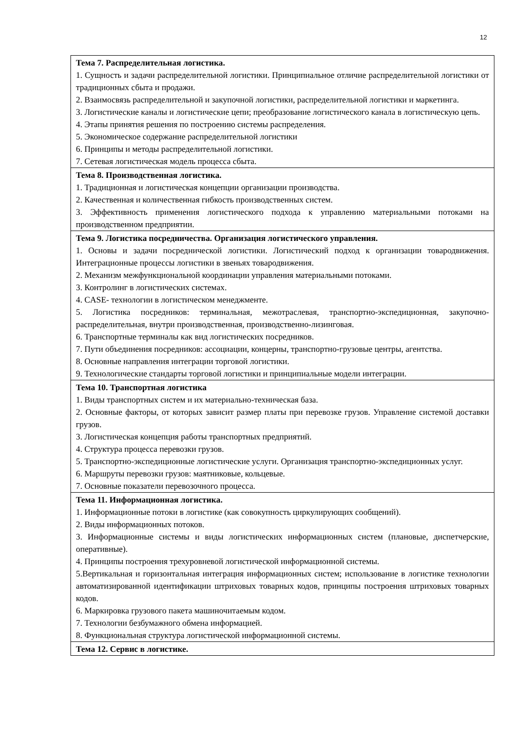12
| Тема 7. Распределительная логистика. 1. Сущность и задачи распределительной логистики. Принципиальное отличие распределительной логистики от традиционных сбыта и продажи. 2. Взаимосвязь распределительной и закупочной логистики, распределительной логистики и маркетинга. 3. Логистические каналы и логистические цепи; преобразование логистического канала в логистическую цепь. 4. Этапы принятия решения по построению системы распределения. 5. Экономическое содержание распределительной логистики 6. Принципы и методы распределительной логистики. 7. Сетевая логистическая модель процесса сбыта. |
| Тема 8. Производственная логистика. 1. Традиционная и логистическая концепции организации производства. 2. Качественная и количественная гибкость производственных систем. 3. Эффективность применения логистического подхода к управлению материальными потоками на производственном предприятии. |
| Тема 9. Логистика посредничества. Организация логистического управления. 1. Основы и задачи посреднической логистики. Логистический подход к организации товародвижения. Интеграционные процессы логистики в звеньях товародвижения. 2. Механизм межфункциональной координации управления материальными потоками. 3. Контролинг в логистических системах. 4. CASE- технологии в логистическом менеджменте. 5. Логистика посредников: терминальная, межотраслевая, транспортно-экспедиционная, закупочно-распределительная, внутри производственная, производственно-лизинговая. 6. Транспортные терминалы как вид логистических посредников. 7. Пути объединения посредников: ассоциации, концерны, транспортно-грузовые центры, агентства. 8. Основные направления интеграции торговой логистики. 9. Технологические стандарты торговой логистики и принципиальные модели интеграции. |
| Тема 10. Транспортная логистика 1. Виды транспортных систем и их материально-техническая база. 2. Основные факторы, от которых зависит размер платы при перевозке грузов. Управление системой доставки грузов. 3. Логистическая концепция работы транспортных предприятий. 4. Структура процесса перевозки грузов. 5. Транспортно-экспедиционные логистические услуги. Организация транспортно-экспедиционных услуг. 6. Маршруты перевозки грузов: маятниковые, кольцевые. 7. Основные показатели перевозочного процесса. |
| Тема 11. Информационная логистика. 1. Информационные потоки в логистике (как совокупность циркулирующих сообщений). 2. Виды информационных потоков. 3. Информационные системы и виды логистических информационных систем (плановые, диспетчерские, оперативные). 4. Принципы построения трехуровневой логистической информационной системы. 5.Вертикальная и горизонтальная интеграция информационных систем; использование в логистике технологии автоматизированной идентификации штриховых товарных кодов, принципы построения штриховых товарных кодов. 6. Маркировка грузового пакета машиночитаемым кодом. 7. Технологии безбумажного обмена информацией. 8. Функциональная структура логистической информационной системы. |
| Тема 12. Сервис в логистике. |